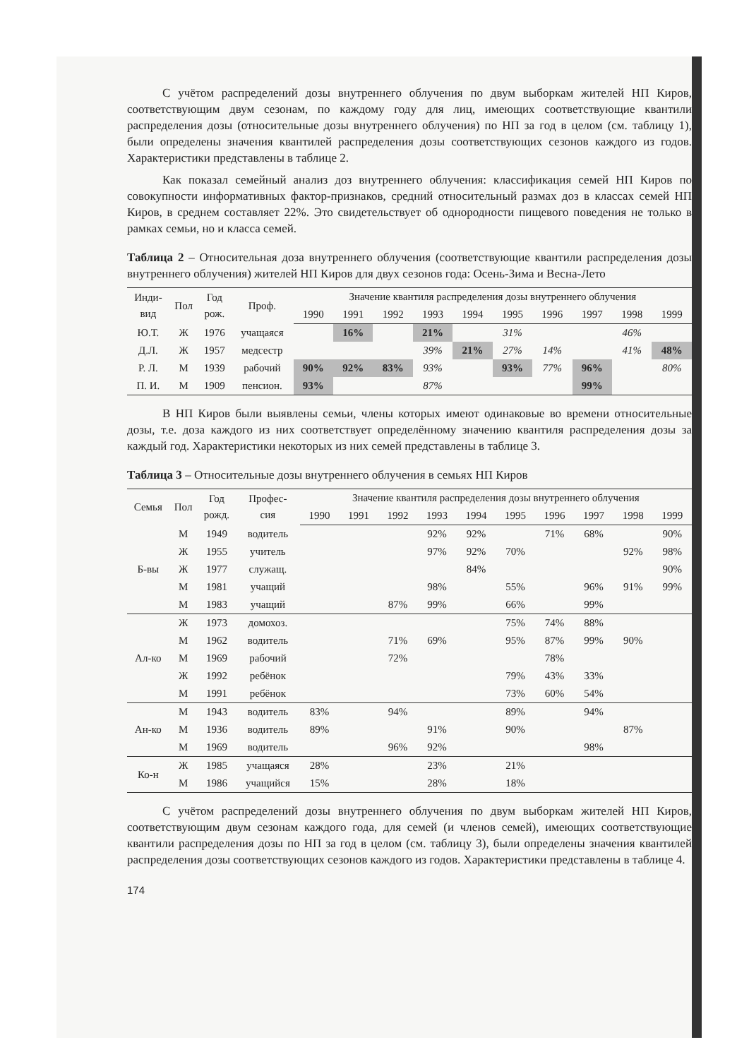С учётом распределений дозы внутреннего облучения по двум выборкам жителей НП Киров, соответствующим двум сезонам, по каждому году для лиц, имеющих соответствующие квантили распределения дозы (относительные дозы внутреннего облучения) по НП за год в целом (см. таблицу 1), были определены значения квантилей распределения дозы соответствующих сезонов каждого из годов. Характеристики представлены в таблице 2.
Как показал семейный анализ доз внутреннего облучения: классификация семей НП Киров по совокупности информативных фактор-признаков, средний относительный размах доз в классах семей НП Киров, в среднем составляет 22%. Это свидетельствует об однородности пищевого поведения не только в рамках семьи, но и класса семей.
Таблица 2 – Относительная доза внутреннего облучения (соответствующие квантили распределения дозы внутреннего облучения) жителей НП Киров для двух сезонов года: Осень-Зима и Весна-Лето
| Инди- вид | Пол | Год рож. | Проф. | Значение квантиля распределения дозы внутреннего облучения | | | | | | | | | |
| --- | --- | --- | --- | --- | --- | --- | --- | --- | --- | --- | --- | --- | --- |
| | | | | 1990 | 1991 | 1992 | 1993 | 1994 | 1995 | 1996 | 1997 | 1998 | 1999 |
| Ю.Т. | Ж | 1976 | учащаяся | | 16% | | 21% | | 31% | | | 46% | |
| Д.Л. | Ж | 1957 | медсестр | | | | 39% | 21% | 27% | 14% | | 41% | 48% |
| Р. Л. | М | 1939 | рабочий | 90% | 92% | 83% | 93% | | 93% | 77% | 96% | | 80% |
| П. И. | М | 1909 | пенсион. | 93% | | | 87% | | | | 99% | | |
В НП Киров были выявлены семьи, члены которых имеют одинаковые во времени относительные дозы, т.е. доза каждого из них соответствует определённому значению квантиля распределения дозы за каждый год. Характеристики некоторых из них семей представлены в таблице 3.
Таблица 3 – Относительные дозы внутреннего облучения в семьях НП Киров
| Семья | Пол | Год рожд. | Профес- сия | Значение квантиля распределения дозы внутреннего облучения | | | | | | | | | |
| --- | --- | --- | --- | --- | --- | --- | --- | --- | --- | --- | --- | --- | --- |
| | | | | 1990 | 1991 | 1992 | 1993 | 1994 | 1995 | 1996 | 1997 | 1998 | 1999 |
| Б-вы | М | 1949 | водитель | | | | 92% | 92% | | 71% | 68% | | 90% |
| | Ж | 1955 | учитель | | | | 97% | 92% | 70% | | | 92% | 98% |
| | Ж | 1977 | служащ. | | | | | 84% | | | | | 90% |
| | М | 1981 | учащий | | | | 98% | | 55% | | 96% | 91% | 99% |
| | М | 1983 | учащий | | | 87% | 99% | | 66% | | 99% | | |
| Ал-ко | Ж | 1973 | домохоз. | | | | | | 75% | 74% | 88% | | |
| | М | 1962 | водитель | | | 71% | 69% | | 95% | 87% | 99% | 90% | |
| | М | 1969 | рабочий | | | 72% | | | | 78% | | | |
| | Ж | 1992 | ребёнок | | | | | | 79% | 43% | 33% | | |
| | М | 1991 | ребёнок | | | | | | 73% | 60% | 54% | | |
| Ан-ко | М | 1943 | водитель | 83% | | 94% | | | 89% | | 94% | | |
| | М | 1936 | водитель | 89% | | | 91% | | 90% | | | 87% | |
| | М | 1969 | водитель | | | 96% | 92% | | | | 98% | | |
| Ко-н | Ж | 1985 | учащаяся | 28% | | | 23% | | 21% | | | | |
| | М | 1986 | учащийся | 15% | | | 28% | | 18% | | | | |
С учётом распределений дозы внутреннего облучения по двум выборкам жителей НП Киров, соответствующим двум сезонам каждого года, для семей (и членов семей), имеющих соответствующие квантили распределения дозы по НП за год в целом (см. таблицу 3), были определены значения квантилей распределения дозы соответствующих сезонов каждого из годов. Характеристики представлены в таблице 4.
174